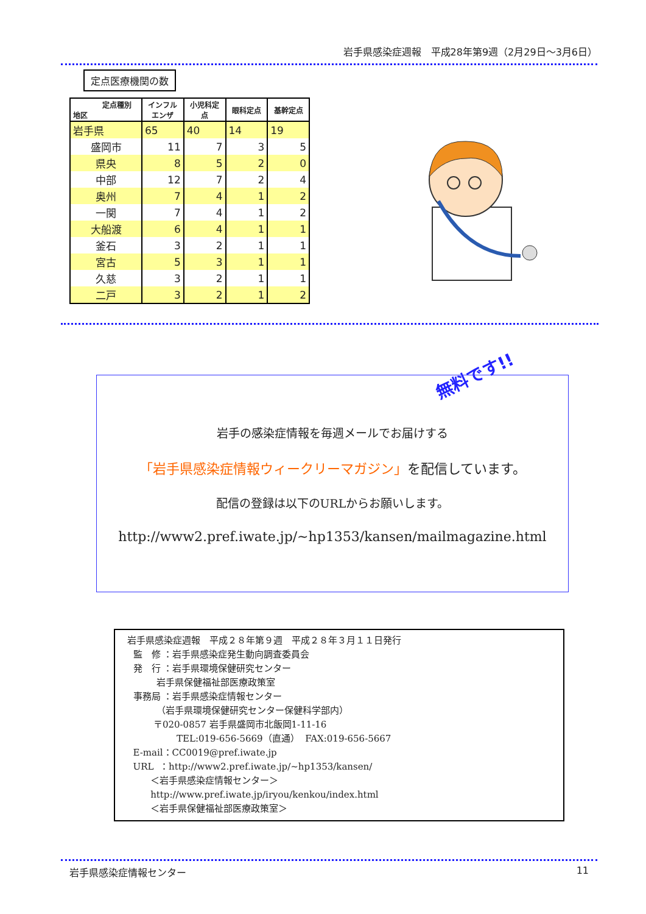岩手県感染症週報　平成28年第9週（2月29日～3月6日）
定点医療機関の数
| 定点種別 地区 | インフル エンザ | 小児科定 点 | 眼科定点 | 基幹定点 |
| --- | --- | --- | --- | --- |
| 岩手県 | 65 | 40 | 14 | 19 |
| 盛岡市 | 11 | 7 | 3 | 5 |
| 県央 | 8 | 5 | 2 | 0 |
| 中部 | 12 | 7 | 2 | 4 |
| 奥州 | 7 | 4 | 1 | 2 |
| 一関 | 7 | 4 | 1 | 2 |
| 大船渡 | 6 | 4 | 1 | 1 |
| 釜石 | 3 | 2 | 1 | 1 |
| 宮古 | 5 | 3 | 1 | 1 |
| 久慈 | 3 | 2 | 1 | 1 |
| 二戸 | 3 | 2 | 1 | 2 |
無料です!!
岩手の感染症情報を毎週メールでお届けする
「岩手県感染症情報ウィークリーマガジン」を配信しています。
配信の登録は以下のURLからお願いします。
http://www2.pref.iwate.jp/~hp1353/kansen/mailmagazine.html
岩手県感染症週報　平成２８年第９週　平成２８年３月１１日発行 監　修 ：岩手県感染症発生動向調査委員会 発　行 ：岩手県環境保健研究センター 岩手県保健福祉部医療政策室 事務局 ：岩手県感染症情報センター （岩手県環境保健研究センター保健科学部内） 〒020-0857 岩手県盛岡市北飯岡1-11-16 TEL:019-656-5669（直通） FAX:019-656-5667 E-mail：CC0019@pref.iwate.jp URL ：http://www2.pref.iwate.jp/~hp1353/kansen/ ＜岩手県感染症情報センター＞ http://www.pref.iwate.jp/iryou/kenkou/index.html ＜岩手県保健福祉部医療政策室＞
岩手県感染症情報センター 11